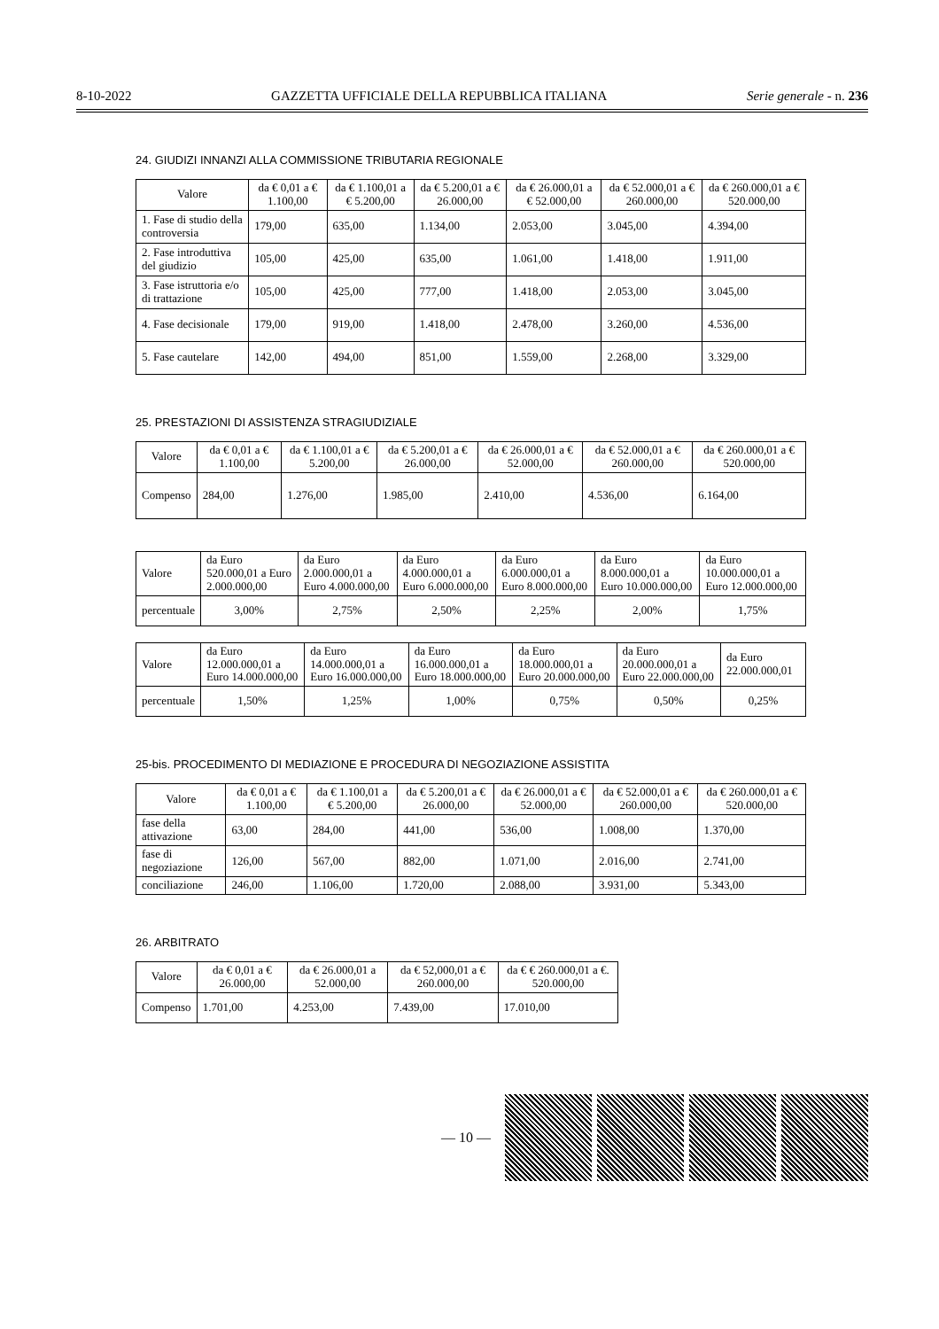8-10-2022 GAZZETTA UFFICIALE DELLA REPUBBLICA ITALIANA Serie generale - n. 236
24. GIUDIZI INNANZI ALLA COMMISSIONE TRIBUTARIA REGIONALE
| Valore | da € 0,01 a € 1.100,00 | da € 1.100,01 a € 5.200,00 | da € 5.200,01 a € 26.000,00 | da € 26.000,01 a € 52.000,00 | da € 52.000,01 a € 260.000,00 | da € 260.000,01 a € 520.000,00 |
| --- | --- | --- | --- | --- | --- | --- |
| 1. Fase di studio della controversia | 179,00 | 635,00 | 1.134,00 | 2.053,00 | 3.045,00 | 4.394,00 |
| 2. Fase introduttiva del giudizio | 105,00 | 425,00 | 635,00 | 1.061,00 | 1.418,00 | 1.911,00 |
| 3. Fase istruttoria e/o di trattazione | 105,00 | 425,00 | 777,00 | 1.418,00 | 2.053,00 | 3.045,00 |
| 4. Fase decisionale | 179,00 | 919,00 | 1.418,00 | 2.478,00 | 3.260,00 | 4.536,00 |
| 5. Fase cautelare | 142,00 | 494,00 | 851,00 | 1.559,00 | 2.268,00 | 3.329,00 |
25. PRESTAZIONI DI ASSISTENZA STRAGIUDIZIALE
| Valore | da € 0,01 a € 1.100,00 | da € 1.100,01 a € 5.200,00 | da € 5.200,01 a € 26.000,00 | da € 26.000,01 a € 52.000,00 | da € 52.000,01 a € 260.000,00 | da € 260.000,01 a € 520.000,00 |
| --- | --- | --- | --- | --- | --- | --- |
| Compenso | 284,00 | 1.276,00 | 1.985,00 | 2.410,00 | 4.536,00 | 6.164,00 |
| Valore | da Euro 520.000,01 a Euro 2.000.000,00 | da Euro 2.000.000,01 a Euro 4.000.000,00 | da Euro 4.000.000,01 a Euro 6.000.000,00 | da Euro 6.000.000,01 a Euro 8.000.000,00 | da Euro 8.000.000,01 a Euro 10.000.000,00 | da Euro 10.000.000,01 a Euro 12.000.000,00 |
| percentuale | 3,00% | 2,75% | 2,50% | 2,25% | 2,00% | 1,75% |
| Valore | da Euro 12.000.000,01 a Euro 14.000.000,00 | da Euro 14.000.000,01 a Euro 16.000.000,00 | da Euro 16.000.000,01 a Euro 18.000.000,00 | da Euro 18.000.000,01 a Euro 20.000.000,00 | da Euro 20.000.000,01 a Euro 22.000.000,00 | da Euro 22.000.000,01 |
| percentuale | 1,50% | 1,25% | 1,00% | 0,75% | 0,50% | 0,25% |
25-bis. PROCEDIMENTO DI MEDIAZIONE E PROCEDURA DI NEGOZIAZIONE ASSISTITA
| Valore | da € 0,01 a € 1.100,00 | da € 1.100,01 a € 5.200,00 | da € 5.200,01 a € 26.000,00 | da € 26.000,01 a € 52.000,00 | da € 52.000,01 a € 260.000,00 | da € 260.000,01 a € 520.000,00 |
| --- | --- | --- | --- | --- | --- | --- |
| fase della attivazione | 63,00 | 284,00 | 441,00 | 536,00 | 1.008,00 | 1.370,00 |
| fase di negoziazione | 126,00 | 567,00 | 882,00 | 1.071,00 | 2.016,00 | 2.741,00 |
| conciliazione | 246,00 | 1.106,00 | 1.720,00 | 2.088,00 | 3.931,00 | 5.343,00 |
26. ARBITRATO
| Valore | da € 0,01 a € 26.000,00 | da € 26.000,01 a 52.000,00 | da € 52,000,01 a € 260.000,00 | da € € 260.000,01 a €. 520.000,00 |
| --- | --- | --- | --- | --- |
| Compenso | 1.701,00 | 4.253,00 | 7.439,00 | 17.010,00 |
— 10 —